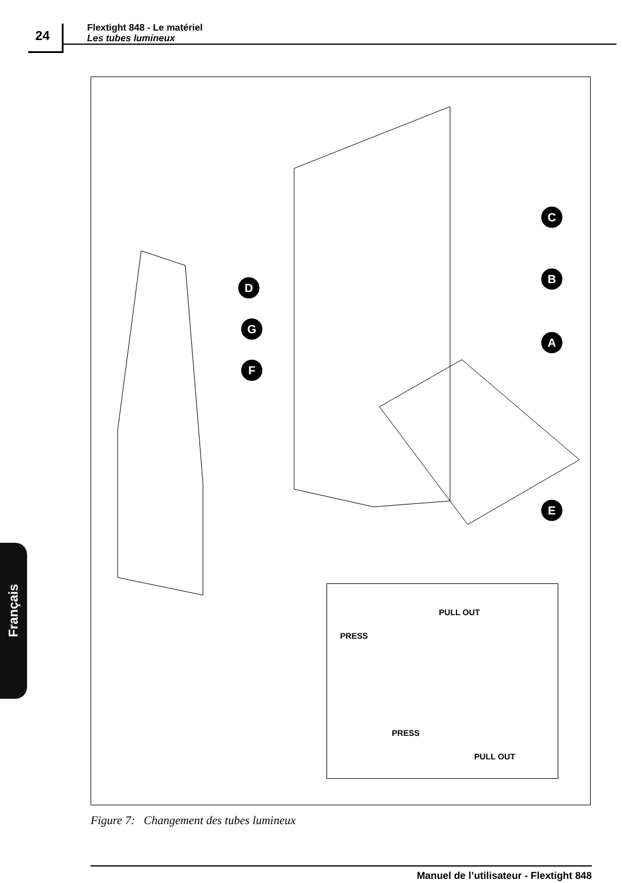24
Flextight 848 - Le matériel
Les tubes lumineux
C
B
A
D
G
F
E
PULL OUT
PRESS
PRESS
PULL OUT
Figure 7: Changement des tubes lumineux
Français
Manuel de l’utilisateur - Flextight 848